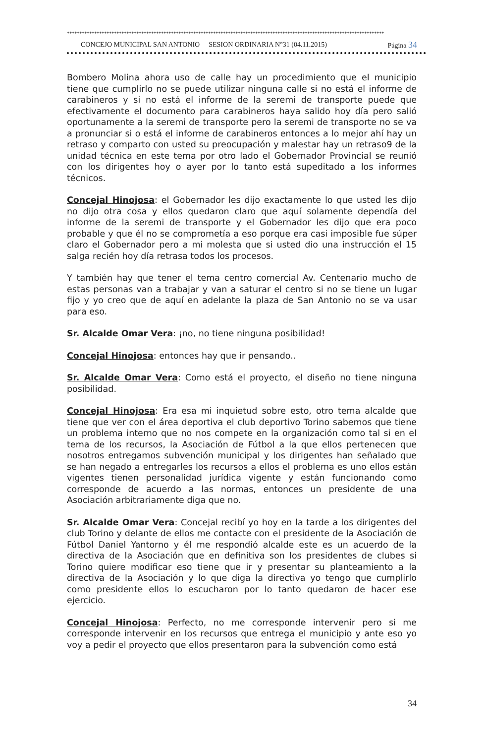********************************************************************************************************************************
CONCEJO MUNICIPAL SAN ANTONIO SESION ORDINARIA N°31 (04.11.2015) Página 34
Bombero Molina ahora uso de calle hay un procedimiento que el municipio tiene que cumplirlo no se puede utilizar ninguna calle si no está el informe de carabineros y si no está el informe de la seremi de transporte puede que efectivamente el documento para carabineros haya salido hoy día pero salió oportunamente a la seremi de transporte pero la seremi de transporte no se va a pronunciar si o está el informe de carabineros entonces a lo mejor ahí hay un retraso y comparto con usted su preocupación y malestar hay un retraso9 de la unidad técnica en este tema por otro lado el Gobernador Provincial se reunió con los dirigentes hoy o ayer por lo tanto está supeditado a los informes técnicos.
Concejal Hinojosa: el Gobernador les dijo exactamente lo que usted les dijo no dijo otra cosa y ellos quedaron claro que aquí solamente dependía del informe de la seremi de transporte y el Gobernador les dijo que era poco probable y que él no se comprometía a eso porque era casi imposible fue súper claro el Gobernador pero a mi molesta que si usted dio una instrucción el 15 salga recién hoy día retrasa todos los procesos.
Y también hay que tener el tema centro comercial Av. Centenario mucho de estas personas van a trabajar y van a saturar el centro si no se tiene un lugar fijo y yo creo que de aquí en adelante la plaza de San Antonio no se va usar para eso.
Sr. Alcalde Omar Vera: ¡no, no tiene ninguna posibilidad!
Concejal Hinojosa: entonces hay que ir pensando..
Sr. Alcalde Omar Vera: Como está el proyecto, el diseño no tiene ninguna posibilidad.
Concejal Hinojosa: Era esa mi inquietud sobre esto, otro tema alcalde que tiene que ver con el área deportiva el club deportivo Torino sabemos que tiene un problema interno que no nos compete en la organización como tal si en el tema de los recursos, la Asociación de Fútbol a la que ellos pertenecen que nosotros entregamos subvención municipal y los dirigentes han señalado que se han negado a entregarles los recursos a ellos el problema es uno ellos están vigentes tienen personalidad jurídica vigente y están funcionando como corresponde de acuerdo a las normas, entonces un presidente de una Asociación arbitrariamente diga que no.
Sr. Alcalde Omar Vera: Concejal recibí yo hoy en la tarde a los dirigentes del club Torino y delante de ellos me contacte con el presidente de la Asociación de Fútbol Daniel Yantorno y él me respondió alcalde este es un acuerdo de la directiva de la Asociación que en definitiva son los presidentes de clubes si Torino quiere modificar eso tiene que ir y presentar su planteamiento a la directiva de la Asociación y lo que diga la directiva yo tengo que cumplirlo como presidente ellos lo escucharon por lo tanto quedaron de hacer ese ejercicio.
Concejal Hinojosa: Perfecto, no me corresponde intervenir pero si me corresponde intervenir en los recursos que entrega el municipio y ante eso yo voy a pedir el proyecto que ellos presentaron para la subvención como está
34